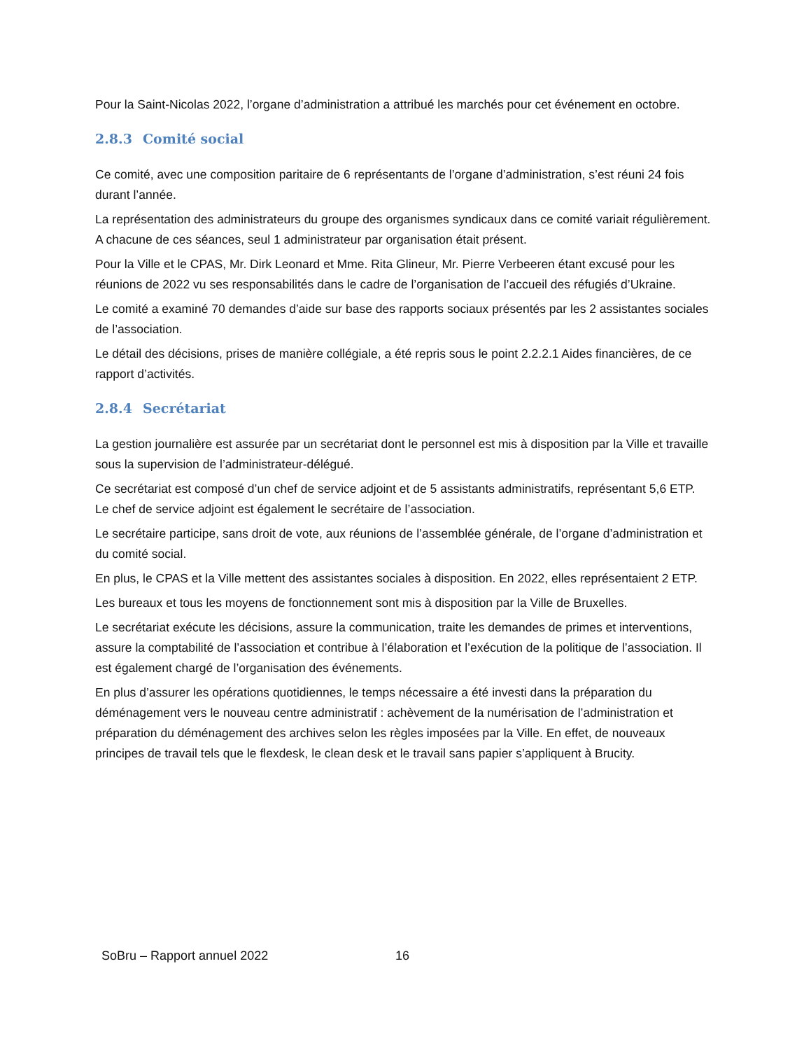Pour la Saint-Nicolas 2022, l’organe d’administration a attribué les marchés pour cet événement en octobre.
2.8.3 Comité social
Ce comité, avec une composition paritaire de 6 représentants de l’organe d’administration, s’est réuni 24 fois durant l’année.
La représentation des administrateurs du groupe des organismes syndicaux dans ce comité variait régulièrement. A chacune de ces séances, seul 1 administrateur par organisation était présent.
Pour la Ville et le CPAS, Mr. Dirk Leonard et Mme. Rita Glineur, Mr. Pierre Verbeeren étant excusé pour les réunions de 2022 vu ses responsabilités dans le cadre de l’organisation de l’accueil des réfugiés d’Ukraine.
Le comité a examiné 70 demandes d’aide sur base des rapports sociaux présentés par les 2 assistantes sociales de l’association.
Le détail des décisions, prises de manière collégiale, a été repris sous le point 2.2.2.1 Aides financières, de ce rapport d’activités.
2.8.4 Secrétariat
La gestion journalière est assurée par un secrétariat dont le personnel est mis à disposition par la Ville et travaille sous la supervision de l’administrateur-délégué.
Ce secrétariat est composé d’un chef de service adjoint et de 5 assistants administratifs, représentant 5,6 ETP. Le chef de service adjoint est également le secrétaire de l’association.
Le secrétaire participe, sans droit de vote, aux réunions de l’assemblée générale, de l’organe d’administration et du comité social.
En plus, le CPAS et la Ville mettent des assistantes sociales à disposition. En 2022, elles représentaient 2 ETP.
Les bureaux et tous les moyens de fonctionnement sont mis à disposition par la Ville de Bruxelles.
Le secrétariat exécute les décisions, assure la communication, traite les demandes de primes et interventions, assure la comptabilité de l’association et contribue à l’élaboration et l’exécution de la politique de l’association. Il est également chargé de l’organisation des événements.
En plus d’assurer les opérations quotidiennes, le temps nécessaire a été investi dans la préparation du déménagement vers le nouveau centre administratif : achèvement de la numérisation de l’administration et préparation du déménagement des archives selon les règles imposées par la Ville. En effet, de nouveaux principes de travail tels que le flexdesk, le clean desk et le travail sans papier s’appliquent à Brucity.
SoBru – Rapport annuel 2022 16